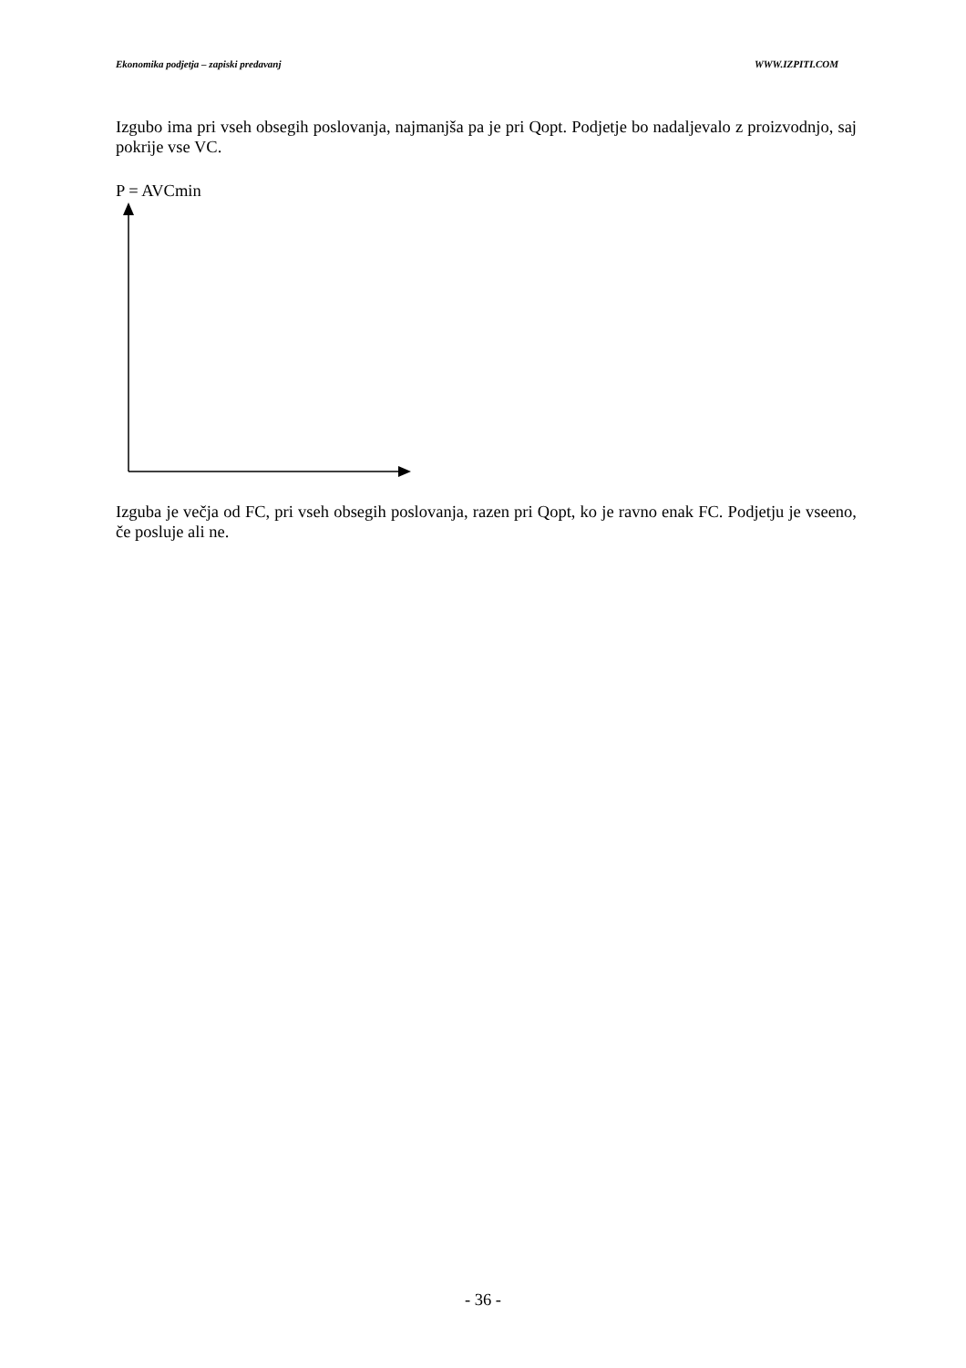Ekonomika podjetja – zapiski predavanj WWW.IZPITI.COM
Izgubo ima pri vseh obsegih poslovanja, najmanjša pa je pri Qopt. Podjetje bo nadaljevalo z proizvodnjo, saj pokrije vse VC.
P = AVCmin
Izguba je večja od FC, pri vseh obsegih poslovanja, razen pri Qopt, ko je ravno enak FC. Podjetju je vseeno, če posluje ali ne.
- 36 -